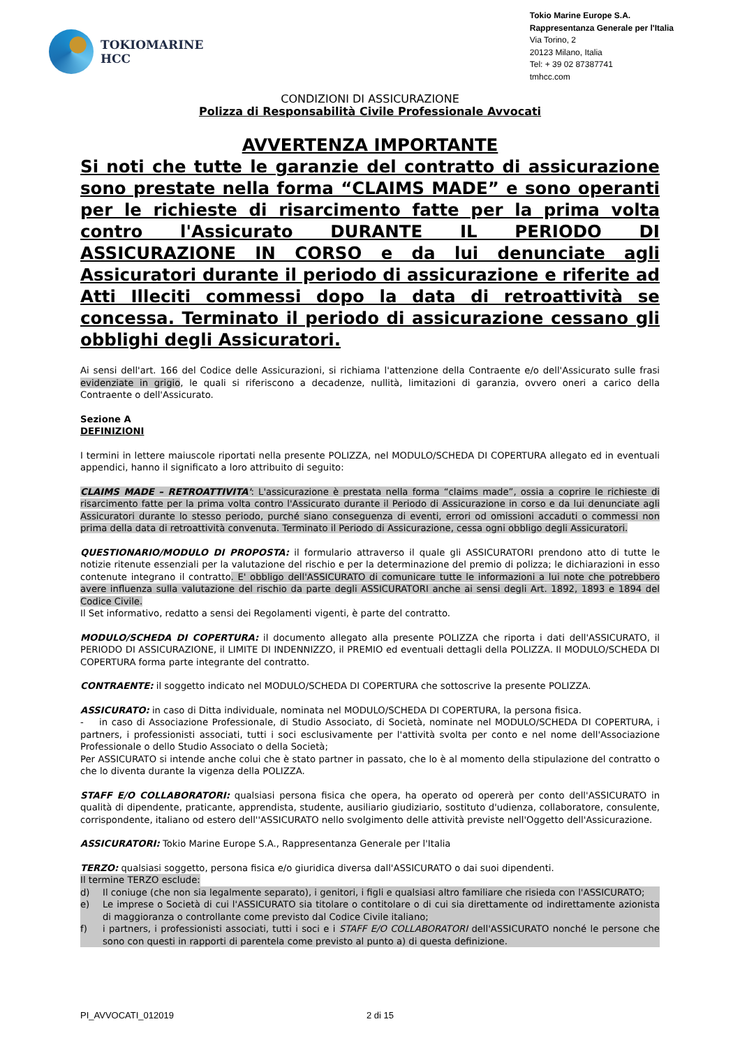TOKIOMARINE
HCC
Tokio Marine Europe S.A.
Rappresentanza Generale per l'Italia
Via Torino, 2
20123 Milano, Italia
Tel: + 39 02 87387741
tmhcc.com
CONDIZIONI DI ASSICURAZIONE
Polizza di Responsabilità Civile Professionale Avvocati
AVVERTENZA IMPORTANTE
Si noti che tutte le garanzie del contratto di assicurazione sono prestate nella forma “CLAIMS MADE” e sono operanti per le richieste di risarcimento fatte per la prima volta contro l'Assicurato DURANTE IL PERIODO DI ASSICURAZIONE IN CORSO e da lui denunciate agli Assicuratori durante il periodo di assicurazione e riferite ad Atti Illeciti commessi dopo la data di retroattività se concessa. Terminato il periodo di assicurazione cessano gli obblighi degli Assicuratori.
Ai sensi dell'art. 166 del Codice delle Assicurazioni, si richiama l'attenzione della Contraente e/o dell'Assicurato sulle frasi evidenziate in grigio, le quali si riferiscono a decadenze, nullità, limitazioni di garanzia, ovvero oneri a carico della Contraente o dell'Assicurato.
Sezione A
DEFINIZIONI
I termini in lettere maiuscole riportati nella presente POLIZZA, nel MODULO/SCHEDA DI COPERTURA allegato ed in eventuali appendici, hanno il significato a loro attribuito di seguito:
CLAIMS MADE – RETROATTIVITA': L'assicurazione è prestata nella forma “claims made”, ossia a coprire le richieste di risarcimento fatte per la prima volta contro l'Assicurato durante il Periodo di Assicurazione in corso e da lui denunciate agli Assicuratori durante lo stesso periodo, purché siano conseguenza di eventi, errori od omissioni accaduti o commessi non prima della data di retroattività convenuta. Terminato il Periodo di Assicurazione, cessa ogni obbligo degli Assicuratori.
QUESTIONARIO/MODULO DI PROPOSTA: il formulario attraverso il quale gli ASSICURATORI prendono atto di tutte le notizie ritenute essenziali per la valutazione del rischio e per la determinazione del premio di polizza; le dichiarazioni in esso contenute integrano il contratto. E' obbligo dell'ASSICURATO di comunicare tutte le informazioni a lui note che potrebbero avere influenza sulla valutazione del rischio da parte degli ASSICURATORI anche ai sensi degli Art. 1892, 1893 e 1894 del Codice Civile.
Il Set informativo, redatto a sensi dei Regolamenti vigenti, è parte del contratto.
MODULO/SCHEDA DI COPERTURA: il documento allegato alla presente POLIZZA che riporta i dati dell'ASSICURATO, il PERIODO DI ASSICURAZIONE, il LIMITE DI INDENNIZZO, il PREMIO ed eventuali dettagli della POLIZZA. Il MODULO/SCHEDA DI COPERTURA forma parte integrante del contratto.
CONTRAENTE: il soggetto indicato nel MODULO/SCHEDA DI COPERTURA che sottoscrive la presente POLIZZA.
ASSICURATO: in caso di Ditta individuale, nominata nel MODULO/SCHEDA DI COPERTURA, la persona fisica.
- in caso di Associazione Professionale, di Studio Associato, di Società, nominate nel MODULO/SCHEDA DI COPERTURA, i partners, i professionisti associati, tutti i soci esclusivamente per l'attività svolta per conto e nel nome dell'Associazione Professionale o dello Studio Associato o della Società;
Per ASSICURATO si intende anche colui che è stato partner in passato, che lo è al momento della stipulazione del contratto o che lo diventa durante la vigenza della POLIZZA.
STAFF E/O COLLABORATORI: qualsiasi persona fisica che opera, ha operato od opererà per conto dell'ASSICURATO in qualità di dipendente, praticante, apprendista, studente, ausiliario giudiziario, sostituto d'udienza, collaboratore, consulente, corrispondente, italiano od estero dell''ASSICURATO nello svolgimento delle attività previste nell'Oggetto dell'Assicurazione.
ASSICURATORI: Tokio Marine Europe S.A., Rappresentanza Generale per l'Italia
TERZO: qualsiasi soggetto, persona fisica e/o giuridica diversa dall'ASSICURATO o dai suoi dipendenti.
Il termine TERZO esclude:
d) Il coniuge (che non sia legalmente separato), i genitori, i figli e qualsiasi altro familiare che risieda con l'ASSICURATO;
e) Le imprese o Società di cui l'ASSICURATO sia titolare o contitolare o di cui sia direttamente od indirettamente azionista di maggioranza o controllante come previsto dal Codice Civile italiano;
f) i partners, i professionisti associati, tutti i soci e i STAFF E/O COLLABORATORI dell'ASSICURATO nonché le persone che sono con questi in rapporti di parentela come previsto al punto a) di questa definizione.
PI_AVVOCATI_012019 2 di 15